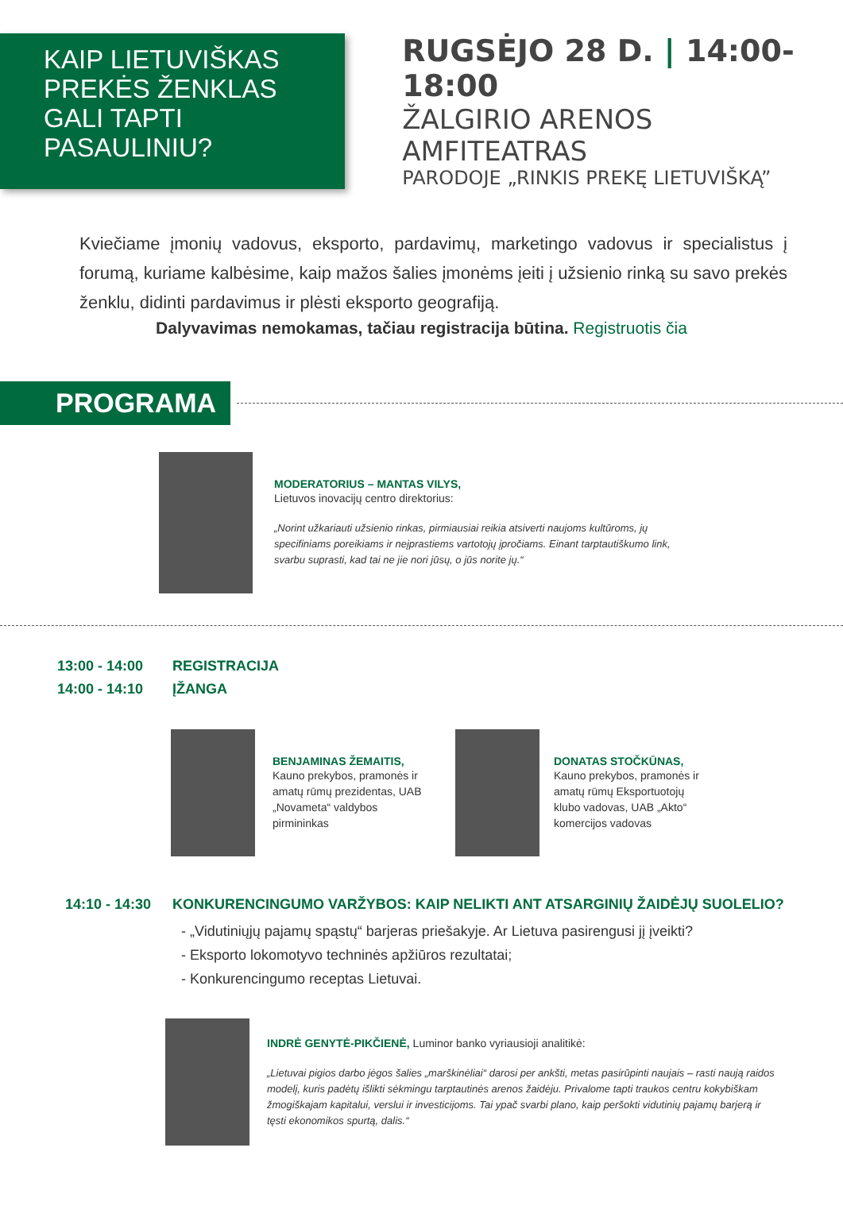KAIP LIETUVIŠKAS
PREKĖS ŽENKLAS
GALI TAPTI PASAULINIU?
RUGSĖJO 28 D. | 14:00-18:00
ŽALGIRIO ARENOS AMFITEATRAS
PARODOJE „RINKIS PREKĘ LIETUVIŠKĄ”
Kviečiame įmonių vadovus, eksporto, pardavimų, marketingo vadovus ir specialistus į forumą, kuriame kalbėsime, kaip mažos šalies įmonėms įeiti į užsienio rinką su savo prekės ženklu, didinti pardavimus ir plėsti eksporto geografiją.
Dalyvavimas nemokamas, tačiau registracija būtina. Registruotis čia
PROGRAMA
MODERATORIUS – MANTAS VILYS,
Lietuvos inovacijų centro direktorius:
„Norint užkariauti užsienio rinkas, pirmiausiai reikia atsiverti naujoms kultūroms, jų specifiniams poreikiams ir neįprastiems vartotojų įpročiams. Einant tarptautiškumo link, svarbu suprasti, kad tai ne jie nori jūsų, o jūs norite jų.“
13:00 - 14:00 REGISTRACIJA
14:00 - 14:10 ĮŽANGA
BENJAMINAS ŽEMAITIS,
Kauno prekybos, pramonės ir amatų rūmų prezidentas, UAB „Novameta“ valdybos pirmininkas
DONATAS STOČKŪNAS,
Kauno prekybos, pramonės ir amatų rūmų Eksportuotojų klubo vadovas, UAB „Akto“ komercijos vadovas
14:10 - 14:30 KONKURENCINGUMO VARŽYBOS: KAIP NELIKTI ANT ATSARGINIŲ ŽAIDĖJŲ SUOLELIO?
- „Vidutiniųjų pajamų spąstų“ barjeras priešakyje. Ar Lietuva pasirengusi jį įveikti?
- Eksporto lokomotyvo techninės apžiūros rezultatai;
- Konkurencingumo receptas Lietuvai.
INDRĖ GENYTĖ-PIKČIENĖ, Luminor banko vyriausioji analitikė:
„Lietuvai pigios darbo jėgos šalies „marškinėliai“ darosi per ankšti, metas pasirūpinti naujais – rasti naują raidos modelį, kuris padėtų išlikti sėkmingu tarptautinės arenos žaidėju. Privalome tapti traukos centru kokybiškam žmogiškajam kapitalui, verslui ir investicijoms. Tai ypač svarbi plano, kaip peršokti vidutinių pajamų barjerą ir tęsti ekonomikos spurtą, dalis.“